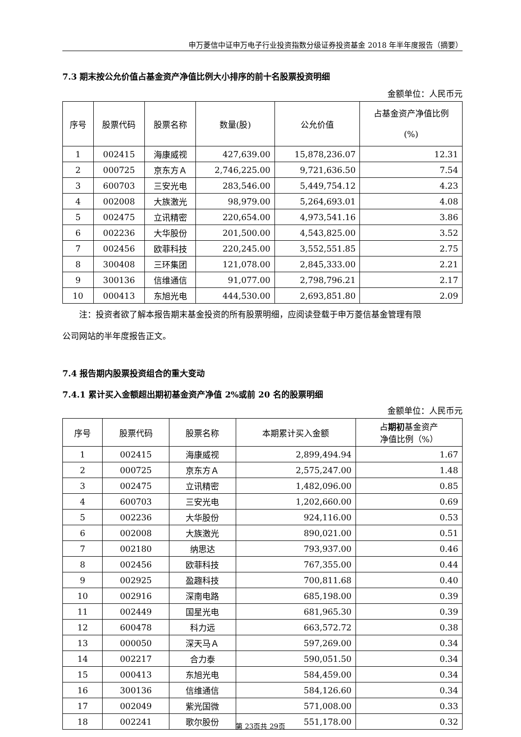申万菱信中证申万电子行业投资指数分级证券投资基金 2018 年半年度报告（摘要）
7.3 期末按公允价值占基金资产净值比例大小排序的前十名股票投资明细
金额单位：人民币元
| 序号 | 股票代码 | 股票名称 | 数量(股) | 公允价值 | 占基金资产净值比例 (%) |
| --- | --- | --- | --- | --- | --- |
| 1 | 002415 | 海康威视 | 427,639.00 | 15,878,236.07 | 12.31 |
| 2 | 000725 | 京东方Ａ | 2,746,225.00 | 9,721,636.50 | 7.54 |
| 3 | 600703 | 三安光电 | 283,546.00 | 5,449,754.12 | 4.23 |
| 4 | 002008 | 大族激光 | 98,979.00 | 5,264,693.01 | 4.08 |
| 5 | 002475 | 立讯精密 | 220,654.00 | 4,973,541.16 | 3.86 |
| 6 | 002236 | 大华股份 | 201,500.00 | 4,543,825.00 | 3.52 |
| 7 | 002456 | 欧菲科技 | 220,245.00 | 3,552,551.85 | 2.75 |
| 8 | 300408 | 三环集团 | 121,078.00 | 2,845,333.00 | 2.21 |
| 9 | 300136 | 信维通信 | 91,077.00 | 2,798,796.21 | 2.17 |
| 10 | 000413 | 东旭光电 | 444,530.00 | 2,693,851.80 | 2.09 |
注：投资者欲了解本报告期末基金投资的所有股票明细，应阅读登载于申万菱信基金管理有限
公司网站的半年度报告正文。
7.4 报告期内股票投资组合的重大变动
7.4.1 累计买入金额超出期初基金资产净值 2%或前 20 名的股票明细
金额单位：人民币元
| 序号 | 股票代码 | 股票名称 | 本期累计买入金额 | 占 期初 基金资产 净值比例（%） |
| --- | --- | --- | --- | --- |
| 1 | 002415 | 海康威视 | 2,899,494.94 | 1.67 |
| 2 | 000725 | 京东方Ａ | 2,575,247.00 | 1.48 |
| 3 | 002475 | 立讯精密 | 1,482,096.00 | 0.85 |
| 4 | 600703 | 三安光电 | 1,202,660.00 | 0.69 |
| 5 | 002236 | 大华股份 | 924,116.00 | 0.53 |
| 6 | 002008 | 大族激光 | 890,021.00 | 0.51 |
| 7 | 002180 | 纳思达 | 793,937.00 | 0.46 |
| 8 | 002456 | 欧菲科技 | 767,355.00 | 0.44 |
| 9 | 002925 | 盈趣科技 | 700,811.68 | 0.40 |
| 10 | 002916 | 深南电路 | 685,198.00 | 0.39 |
| 11 | 002449 | 国星光电 | 681,965.30 | 0.39 |
| 12 | 600478 | 科力远 | 663,572.72 | 0.38 |
| 13 | 000050 | 深天马Ａ | 597,269.00 | 0.34 |
| 14 | 002217 | 合力泰 | 590,051.50 | 0.34 |
| 15 | 000413 | 东旭光电 | 584,459.00 | 0.34 |
| 16 | 300136 | 信维通信 | 584,126.60 | 0.34 |
| 17 | 002049 | 紫光国微 | 571,008.00 | 0.33 |
| 18 | 002241 | 歌尔股份 | 551,178.00 | 0.32 |
第 23页共 29页